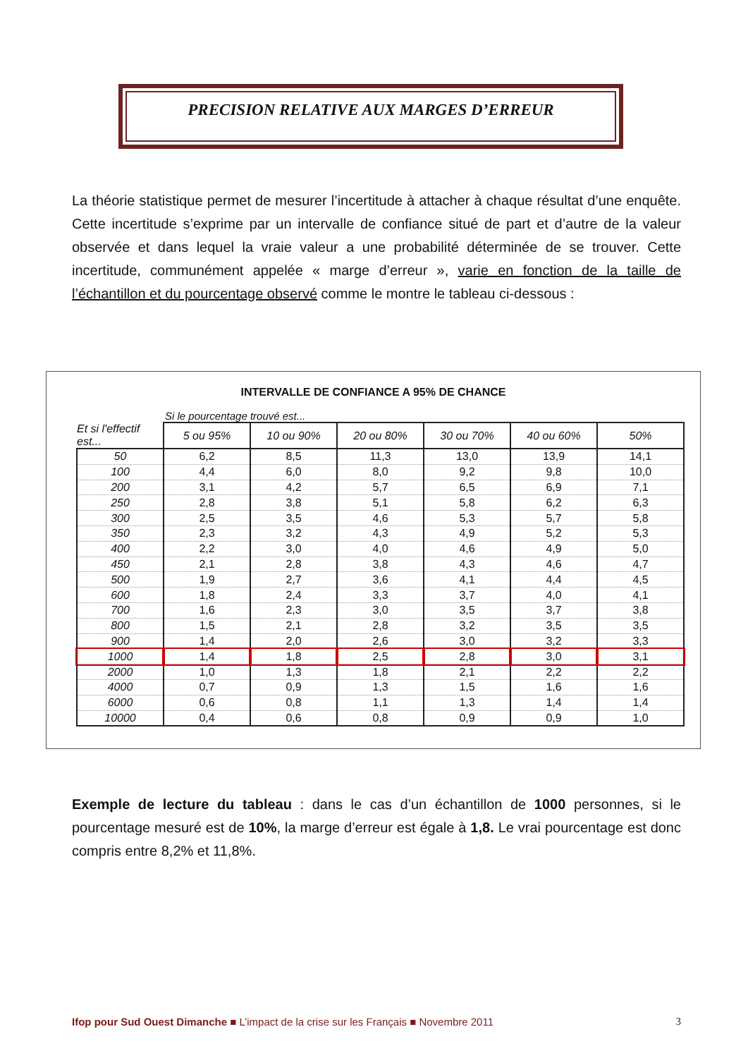PRECISION RELATIVE AUX MARGES D’ERREUR
La théorie statistique permet de mesurer l’incertitude à attacher à chaque résultat d’une enquête. Cette incertitude s’exprime par un intervalle de confiance situé de part et d’autre de la valeur observée et dans lequel la vraie valeur a une probabilité déterminée de se trouver. Cette incertitude, communément appelée « marge d’erreur », varie en fonction de la taille de l’échantillon et du pourcentage observé comme le montre le tableau ci-dessous :
INTERVALLE DE CONFIANCE A 95% DE CHANCE
Si le pourcentage trouvé est...
| Et si l'effectif est... | 5 ou 95% | 10 ou 90% | 20 ou 80% | 30 ou 70% | 40 ou 60% | 50% |
| --- | --- | --- | --- | --- | --- | --- |
| 50 | 6,2 | 8,5 | 11,3 | 13,0 | 13,9 | 14,1 |
| 100 | 4,4 | 6,0 | 8,0 | 9,2 | 9,8 | 10,0 |
| 200 | 3,1 | 4,2 | 5,7 | 6,5 | 6,9 | 7,1 |
| 250 | 2,8 | 3,8 | 5,1 | 5,8 | 6,2 | 6,3 |
| 300 | 2,5 | 3,5 | 4,6 | 5,3 | 5,7 | 5,8 |
| 350 | 2,3 | 3,2 | 4,3 | 4,9 | 5,2 | 5,3 |
| 400 | 2,2 | 3,0 | 4,0 | 4,6 | 4,9 | 5,0 |
| 450 | 2,1 | 2,8 | 3,8 | 4,3 | 4,6 | 4,7 |
| 500 | 1,9 | 2,7 | 3,6 | 4,1 | 4,4 | 4,5 |
| 600 | 1,8 | 2,4 | 3,3 | 3,7 | 4,0 | 4,1 |
| 700 | 1,6 | 2,3 | 3,0 | 3,5 | 3,7 | 3,8 |
| 800 | 1,5 | 2,1 | 2,8 | 3,2 | 3,5 | 3,5 |
| 900 | 1,4 | 2,0 | 2,6 | 3,0 | 3,2 | 3,3 |
| 1000 | 1,4 | 1,8 | 2,5 | 2,8 | 3,0 | 3,1 |
| 2000 | 1,0 | 1,3 | 1,8 | 2,1 | 2,2 | 2,2 |
| 4000 | 0,7 | 0,9 | 1,3 | 1,5 | 1,6 | 1,6 |
| 6000 | 0,6 | 0,8 | 1,1 | 1,3 | 1,4 | 1,4 |
| 10000 | 0,4 | 0,6 | 0,8 | 0,9 | 0,9 | 1,0 |
Exemple de lecture du tableau : dans le cas d’un échantillon de 1000 personnes, si le pourcentage mesuré est de 10%, la marge d’erreur est égale à 1,8. Le vrai pourcentage est donc compris entre 8,2% et 11,8%.
Ifop pour Sud Ouest Dimanche ■ L’impact de la crise sur les Français ■ Novembre 2011 3